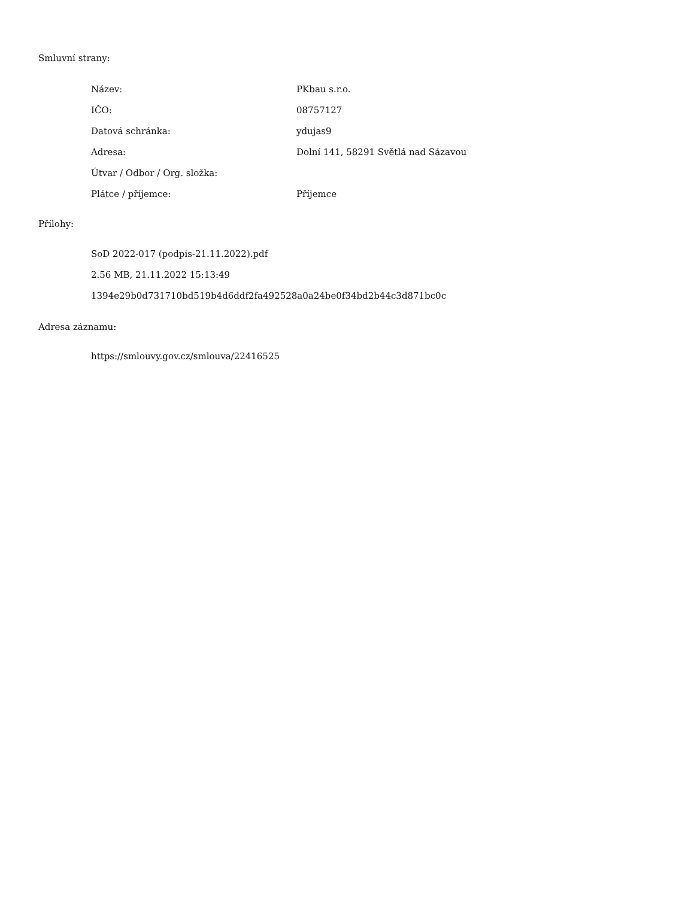Smluvní strany:
| Název: | PKbau s.r.o. |
| IČO: | 08757127 |
| Datová schránka: | ydujas9 |
| Adresa: | Dolní 141, 58291 Světlá nad Sázavou |
| Útvar / Odbor / Org. složka: | |
| Plátce / příjemce: | Příjemce |
Přílohy:
SoD 2022-017 (podpis-21.11.2022).pdf
2.56 MB, 21.11.2022 15:13:49
1394e29b0d731710bd519b4d6ddf2fa492528a0a24be0f34bd2b44c3d871bc0c
Adresa záznamu:
https://smlouvy.gov.cz/smlouva/22416525